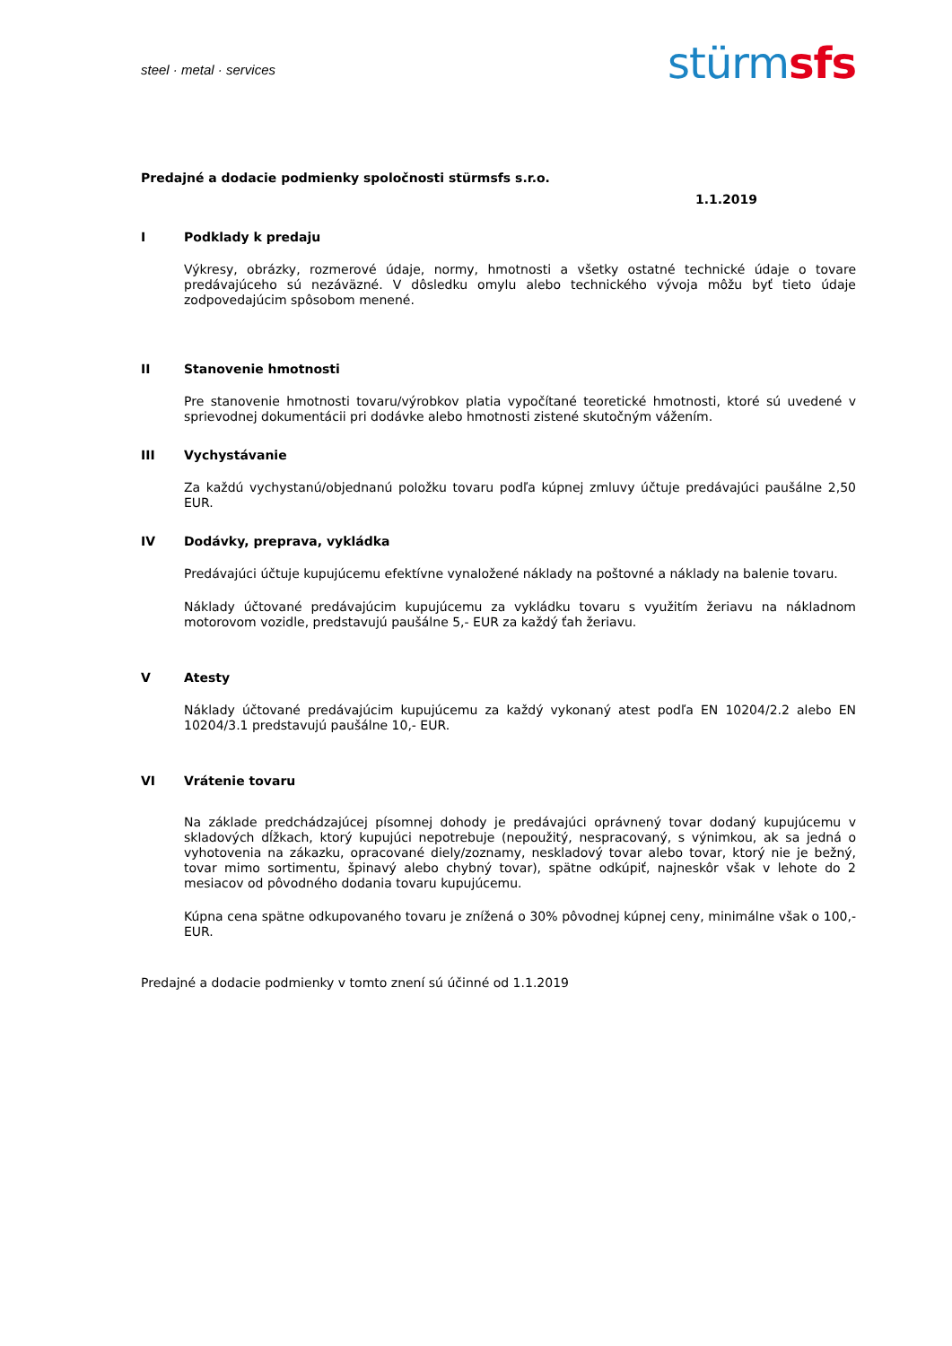steel · metal · services
stürmsfs
Predajné a dodacie podmienky spoločnosti stürmsfs s.r.o.
1.1.2019
I Podklady k predaju
Výkresy, obrázky, rozmerové údaje, normy, hmotnosti a všetky ostatné technické údaje o tovare predávajúceho sú nezáväzné. V dôsledku omylu alebo technického vývoja môžu byť tieto údaje zodpovedajúcim spôsobom menené.
II Stanovenie hmotnosti
Pre stanovenie hmotnosti tovaru/výrobkov platia vypočítané teoretické hmotnosti, ktoré sú uvedené v sprievodnej dokumentácii pri dodávke alebo hmotnosti zistené skutočným vážením.
III Vychystávanie
Za každú vychystanú/objednanú položku tovaru podľa kúpnej zmluvy účtuje predávajúci paušálne 2,50 EUR.
IV Dodávky, preprava, vykládka
Predávajúci účtuje kupujúcemu efektívne vynaložené náklady na poštovné a náklady na balenie tovaru.
Náklady účtované predávajúcim kupujúcemu za vykládku tovaru s využitím žeriavu na nákladnom motorovom vozidle, predstavujú paušálne 5,- EUR za každý ťah žeriavu.
V Atesty
Náklady účtované predávajúcim kupujúcemu za každý vykonaný atest podľa EN 10204/2.2 alebo EN 10204/3.1 predstavujú paušálne 10,- EUR.
VI Vrátenie tovaru
Na základe predchádzajúcej písomnej dohody je predávajúci oprávnený tovar dodaný kupujúcemu v skladových dĺžkach, ktorý kupujúci nepotrebuje (nepoužitý, nespracovaný, s výnimkou, ak sa jedná o vyhotovenia na zákazku, opracované diely/zoznamy, neskladový tovar alebo tovar, ktorý nie je bežný, tovar mimo sortimentu, špinavý alebo chybný tovar), spätne odkúpiť, najneskôr však v lehote do 2 mesiacov od pôvodného dodania tovaru kupujúcemu.
Kúpna cena spätne odkupovaného tovaru je znížená o 30% pôvodnej kúpnej ceny, minimálne však o 100,- EUR.
Predajné a dodacie podmienky v tomto znení sú účinné od 1.1.2019